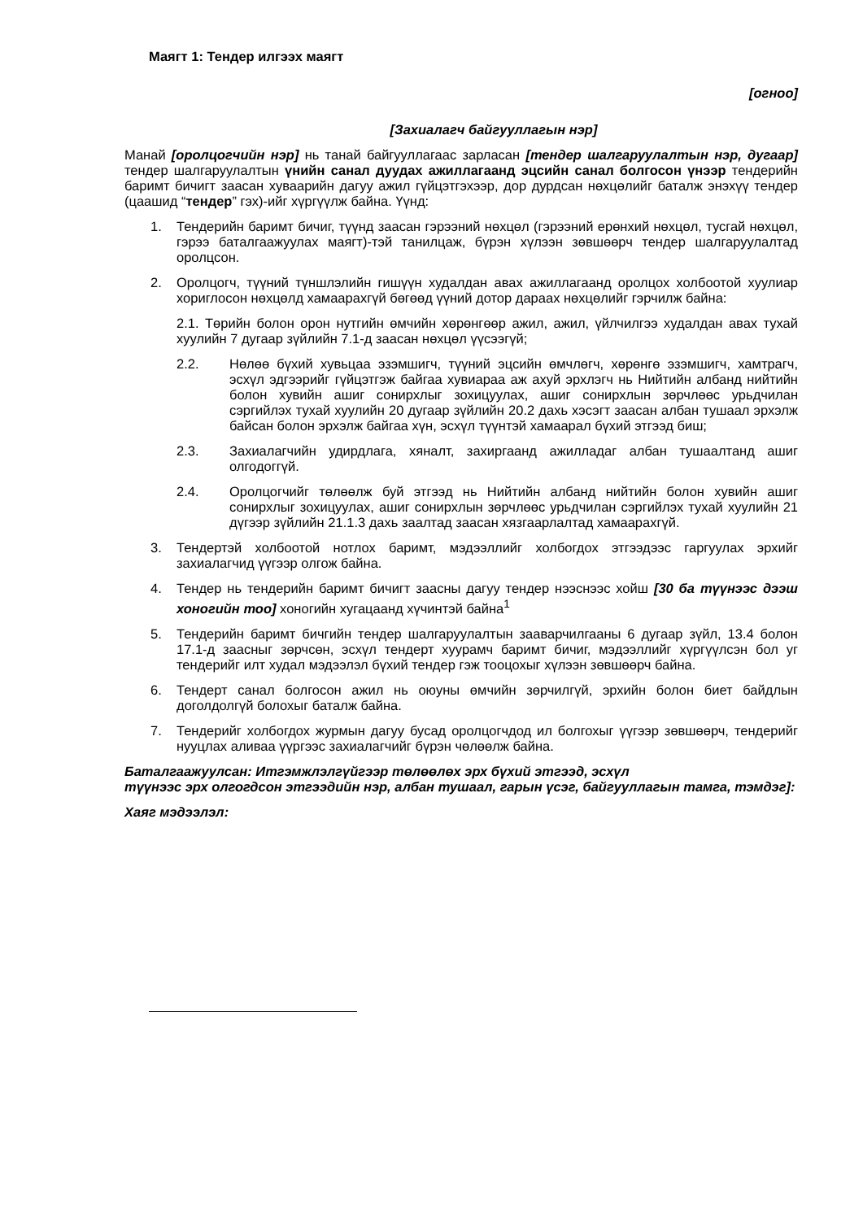Маягт 1: Тендер илгээх маягт
[огноо]
[Захиалагч байгууллагын нэр]
Манай [оролцогчийн нэр] нь танай байгууллагаас зарласан [тендер шалгаруулалтын нэр, дугаар] тендер шалгаруулалтын үнийн санал дуудах ажиллагаанд эцсийн санал болгосон үнээр тендерийн баримт бичигт заасан хуваарийн дагуу ажил гүйцэтгэхээр, дор дурдсан нөхцөлийг баталж энэхүү тендер (цаашид “тендер” гэх)-ийг хүргүүлж байна. Үүнд:
1. Тендерийн баримт бичиг, түүнд заасан гэрээний нөхцөл (гэрээний ерөнхий нөхцөл, тусгай нөхцөл, гэрээ баталгаажуулах маягт)-тэй танилцаж, бүрэн хүлээн зөвшөөрч тендер шалгаруулалтад оролцсон.
2. Оролцогч, түүний түншлэлийн гишүүн худалдан авах ажиллагаанд оролцох холбоотой хуулиар хориглосон нөхцөлд хамаарахгүй бөгөөд үүний дотор дараах нөхцөлийг гэрчилж байна:
2.1. Төрийн болон орон нутгийн өмчийн хөрөнгөөр ажил, ажил, үйлчилгээ худалдан авах тухай хуулийн 7 дугаар зүйлийн 7.1-д заасан нөхцөл үүсээгүй;
2.2. Нөлөө бүхий хувьцаа эзэмшигч, түүний эцсийн өмчлөгч, хөрөнгө эзэмшигч, хамтрагч, эсхүл эдгээрийг гүйцэтгэж байгаа хувиараа аж ахуй эрхлэгч нь Нийтийн албанд нийтийн болон хувийн ашиг сонирхлыг зохицуулах, ашиг сонирхлын зөрчлөөс урьдчилан сэргийлэх тухай хуулийн 20 дугаар зүйлийн 20.2 дахь хэсэгт заасан албан тушаал эрхэлж байсан болон эрхэлж байгаа хүн, эсхүл түүнтэй хамаарал бүхий этгээд биш;
2.3. Захиалагчийн удирдлага, хяналт, захиргаанд ажилладаг албан тушаалтанд ашиг олгодоггүй.
2.4. Оролцогчийг төлөөлж буй этгээд нь Нийтийн албанд нийтийн болон хувийн ашиг сонирхлыг зохицуулах, ашиг сонирхлын зөрчлөөс урьдчилан сэргийлэх тухай хуулийн 21 дүгээр зүйлийн 21.1.3 дахь заалтад заасан хязгаарлалтад хамаарахгүй.
3. Тендертэй холбоотой нотлох баримт, мэдээллийг холбогдох этгээдээс гаргуулах эрхийг захиалагчид үүгээр олгож байна.
4. Тендер нь тендерийн баримт бичигт заасны дагуу тендер нээснээс хойш [30 ба түүнээс дээш хоногийн тоо] хоногийн хугацаанд хүчинтэй байна<sup>1</sup>
5. Тендерийн баримт бичгийн тендер шалгаруулалтын зааварчилгааны 6 дугаар зүйл, 13.4 болон 17.1-д заасныг зөрчсөн, эсхүл тендерт хуурамч баримт бичиг, мэдээллийг хүргүүлсэн бол уг тендерийг илт худал мэдээлэл бүхий тендер гэж тооцохыг хүлээн зөвшөөрч байна.
6. Тендерт санал болгосон ажил нь оюуны өмчийн зөрчилгүй, эрхийн болон биет байдлын доголдолгүй болохыг баталж байна.
7. Тендерийг холбогдох журмын дагуу бусад оролцогчдод ил болгохыг үүгээр зөвшөөрч, тендерийг нууцлах аливаа үүргээс захиалагчийг бүрэн чөлөөлж байна.
Баталгаажуулсан: Итгэмжлэлгүйгээр төлөөлөх эрх бүхий этгээд, эсхүл
түүнээс эрх олгогдсон этгээдийн нэр, албан тушаал, гарын үсэг, байгууллагын тамга, тэмдэг]:
Хаяг мэдээлэл: